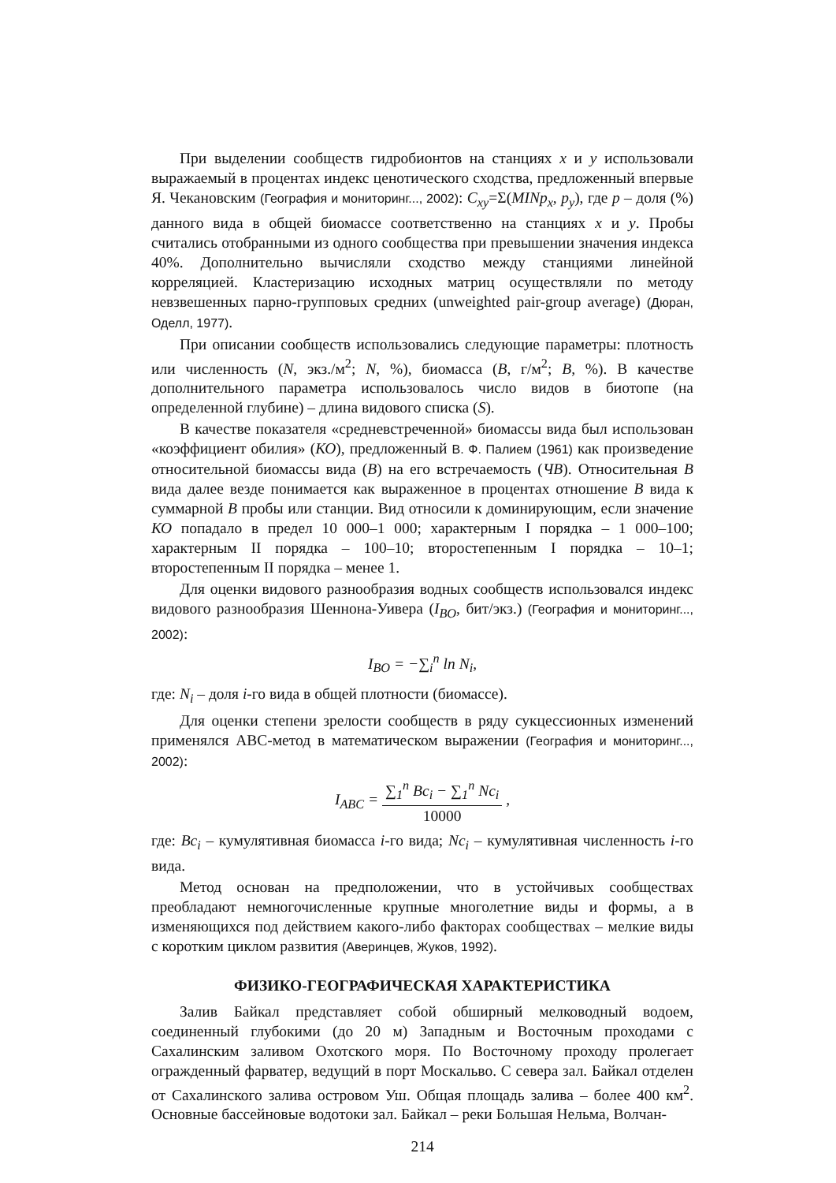При выделении сообществ гидробионтов на станциях x и y использовали выражаемый в процентах индекс ценотического сходства, предложенный впервые Я. Чекановским (География и мониторинг..., 2002): C<sub>xy</sub>=Σ(MINp<sub>x</sub>, p<sub>y</sub>), где p – доля (%) данного вида в общей биомассе соответственно на станциях x и y. Пробы считались отобранными из одного сообщества при превышении значения индекса 40%. Дополнительно вычисляли сходство между станциями линейной корреляцией. Кластеризацию исходных матриц осуществляли по методу невзвешенных парно-групповых средних (unweighted pair-group average) (Дюран, Оделл, 1977).
При описании сообществ использовались следующие параметры: плотность или численность (N, экз./м<sup>2</sup>; N, %), биомасса (B, г/м<sup>2</sup>; B, %). В качестве дополнительного параметра использовалось число видов в биотопе (на определенной глубине) – длина видового списка (S).
В качестве показателя «средневстреченной» биомассы вида был использован «коэффициент обилия» (КО), предложенный В. Ф. Палием (1961) как произведение относительной биомассы вида (B) на его встречаемость (ЧB). Относительная B вида далее везде понимается как выраженное в процентах отношение B вида к суммарной B пробы или станции. Вид относили к доминирующим, если значение КО попадало в предел 10 000–1 000; характерным I порядка – 1 000–100; характерным II порядка – 100–10; второстепенным I порядка – 10–1; второстепенным II порядка – менее 1.
Для оценки видового разнообразия водных сообществ использовался индекс видового разнообразия Шеннона-Уивера (I<sub>BO</sub>, бит/экз.) (География и мониторинг..., 2002):
I<sub>BO</sub> = −∑<sub>i</sub><sup>n</sup> ln N<sub>i</sub>,
где: N<sub>i</sub> – доля i-го вида в общей плотности (биомассе).
Для оценки степени зрелости сообществ в ряду сукцессионных изменений применялся ABC-метод в математическом выражении (География и мониторинг..., 2002):
I<sub>ABC</sub> = ∑<sub>1</sub><sup>n</sup> Bc<sub>i</sub> − ∑<sub>1</sub><sup>n</sup> Nc<sub>i</sub> 10000 ,
где: Bc<sub>i</sub> – кумулятивная биомасса i-го вида; Nc<sub>i</sub> – кумулятивная численность i-го вида.
Метод основан на предположении, что в устойчивых сообществах преобладают немногочисленные крупные многолетние виды и формы, а в изменяющихся под действием какого-либо факторах сообществах – мелкие виды с коротким циклом развития (Аверинцев, Жуков, 1992).
ФИЗИКО-ГЕОГРАФИЧЕСКАЯ ХАРАКТЕРИСТИКА
Залив Байкал представляет собой обширный мелководный водоем, соединенный глубокими (до 20 м) Западным и Восточным проходами с Сахалинским заливом Охотского моря. По Восточному проходу пролегает огражденный фарватер, ведущий в порт Москальво. С севера зал. Байкал отделен от Сахалинского залива островом Уш. Общая площадь залива – более 400 км<sup>2</sup>. Основные бассейновые водотоки зал. Байкал – реки Большая Нельма, Волчан-
214